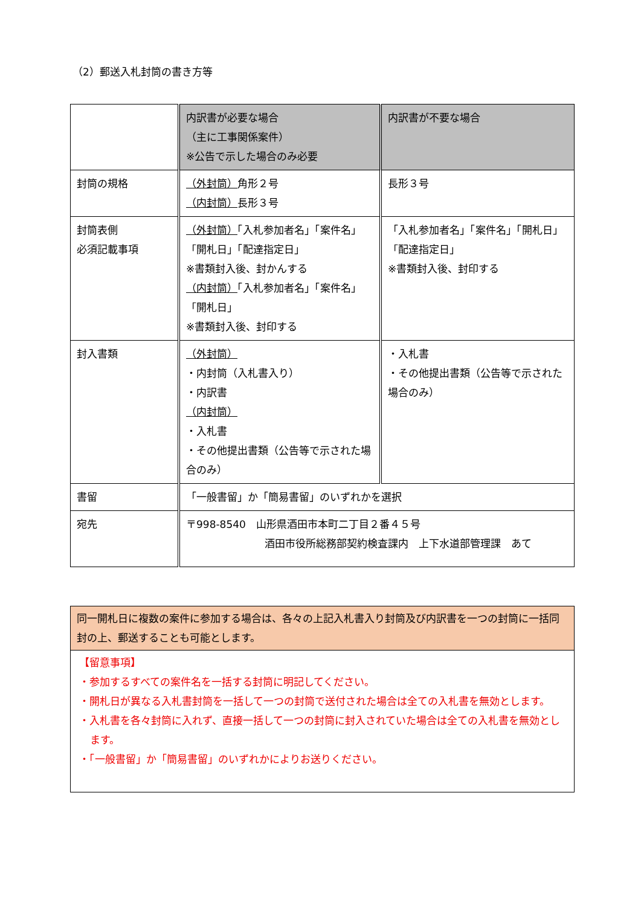（2）郵送入札封筒の書き方等
| | 内訳書が必要な場合 （主に工事関係案件） ※公告で示した場合のみ必要 | 内訳書が不要な場合 |
| 封筒の規格 | （外封筒） 角形２号 （内封筒） 長形３号 | 長形３号 |
| 封筒表側 必須記載事項 | （外封筒） 「入札参加者名」「案件名」「開札日」「配達指定日」 ※書類封入後、封かんする （内封筒） 「入札参加者名」「案件名」「開札日」 ※書類封入後、封印する | 「入札参加者名」「案件名」「開札日」「配達指定日」 ※書類封入後、封印する |
| 封入書類 | （外封筒） ・内封筒（入札書入り） ・内訳書 （内封筒） ・入札書 ・その他提出書類（公告等で示された場合のみ） | ・入札書 ・その他提出書類（公告等で示された場合のみ） |
| 書留 | 「一般書留」か「簡易書留」のいずれかを選択 | |
| 宛先 | 〒998-8540 山形県酒田市本町二丁目２番４５号 酒田市役所総務部契約検査課内 上下水道部管理課 あて | |
同一開札日に複数の案件に参加する場合は、各々の上記入札書入り封筒及び内訳書を一つの封筒に一括同封の上、郵送することも可能とします。
【留意事項】
・参加するすべての案件名を一括する封筒に明記してください。
・開札日が異なる入札書封筒を一括して一つの封筒で送付された場合は全ての入札書を無効とします。
・入札書を各々封筒に入れず、直接一括して一つの封筒に封入されていた場合は全ての入札書を無効とします。
・「一般書留」か「簡易書留」のいずれかによりお送りください。